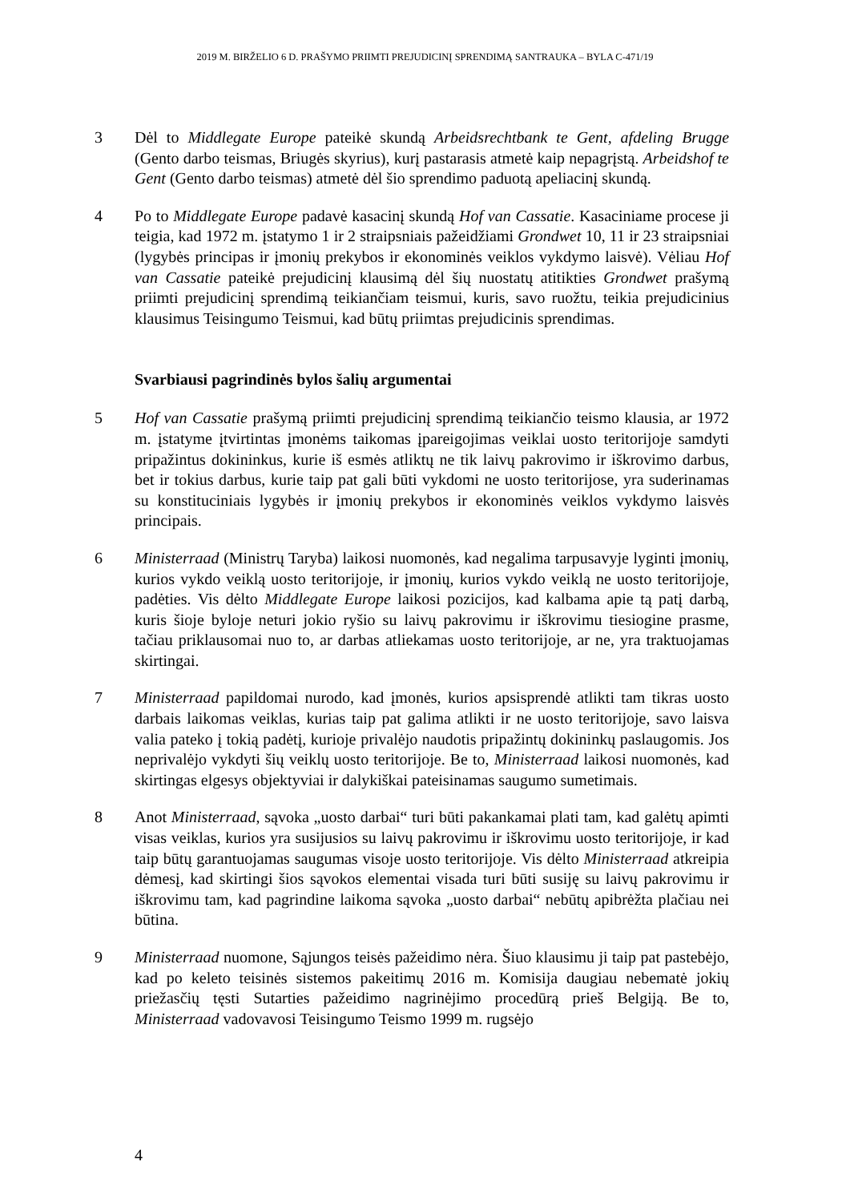2019 M. BIRŽELIO 6 D. PRAŠYMO PRIIMTI PREJUDICINĮ SPRENDIMĄ SANTRAUKA – BYLA C-471/19
3 Dėl to Middlegate Europe pateikė skundą Arbeidsrechtbank te Gent, afdeling Brugge (Gento darbo teismas, Briugės skyrius), kurį pastarasis atmetė kaip nepagrįstą. Arbeidshof te Gent (Gento darbo teismas) atmetė dėl šio sprendimo paduotą apeliacinį skundą.
4 Po to Middlegate Europe padavė kasacinį skundą Hof van Cassatie. Kasaciniame procese ji teigia, kad 1972 m. įstatymo 1 ir 2 straipsniais pažeidžiami Grondwet 10, 11 ir 23 straipsniai (lygybės principas ir įmonių prekybos ir ekonominės veiklos vykdymo laisvė). Vėliau Hof van Cassatie pateikė prejudicinį klausimą dėl šių nuostatų atitikties Grondwet prašymą priimti prejudicinį sprendimą teikiančiam teismui, kuris, savo ruožtu, teikia prejudicinius klausimus Teisingumo Teismui, kad būtų priimtas prejudicinis sprendimas.
Svarbiausi pagrindinės bylos šalių argumentai
5 Hof van Cassatie prašymą priimti prejudicinį sprendimą teikiančio teismo klausia, ar 1972 m. įstatyme įtvirtintas įmonėms taikomas įpareigojimas veiklai uosto teritorijoje samdyti pripažintus dokininkus, kurie iš esmės atliktų ne tik laivų pakrovimo ir iškrovimo darbus, bet ir tokius darbus, kurie taip pat gali būti vykdomi ne uosto teritorijose, yra suderinamas su konstituciniais lygybės ir įmonių prekybos ir ekonominės veiklos vykdymo laisvės principais.
6 Ministerraad (Ministrų Taryba) laikosi nuomonės, kad negalima tarpusavyje lyginti įmonių, kurios vykdo veiklą uosto teritorijoje, ir įmonių, kurios vykdo veiklą ne uosto teritorijoje, padėties. Vis dėlto Middlegate Europe laikosi pozicijos, kad kalbama apie tą patį darbą, kuris šioje byloje neturi jokio ryšio su laivų pakrovimu ir iškrovimu tiesiogine prasme, tačiau priklausomai nuo to, ar darbas atliekamas uosto teritorijoje, ar ne, yra traktuojamas skirtingai.
7 Ministerraad papildomai nurodo, kad įmonės, kurios apsisprendė atlikti tam tikras uosto darbais laikomas veiklas, kurias taip pat galima atlikti ir ne uosto teritorijoje, savo laisva valia pateko į tokią padėtį, kurioje privalėjo naudotis pripažintų dokininkų paslaugomis. Jos neprivalėjo vykdyti šių veiklų uosto teritorijoje. Be to, Ministerraad laikosi nuomonės, kad skirtingas elgesys objektyviai ir dalykiškai pateisinamas saugumo sumetimais.
8 Anot Ministerraad, sąvoka „uosto darbai“ turi būti pakankamai plati tam, kad galėtų apimti visas veiklas, kurios yra susijusios su laivų pakrovimu ir iškrovimu uosto teritorijoje, ir kad taip būtų garantuojamas saugumas visoje uosto teritorijoje. Vis dėlto Ministerraad atkreipia dėmesį, kad skirtingi šios sąvokos elementai visada turi būti susiję su laivų pakrovimu ir iškrovimu tam, kad pagrindine laikoma sąvoka „uosto darbai“ nebūtų apibrėžta plačiau nei būtina.
9 Ministerraad nuomone, Sąjungos teisės pažeidimo nėra. Šiuo klausimu ji taip pat pastebėjo, kad po keleto teisinės sistemos pakeitimų 2016 m. Komisija daugiau nebematė jokių priežasčių tęsti Sutarties pažeidimo nagrinėjimo procedūrą prieš Belgiją. Be to, Ministerraad vadovavosi Teisingumo Teismo 1999 m. rugsėjo
4